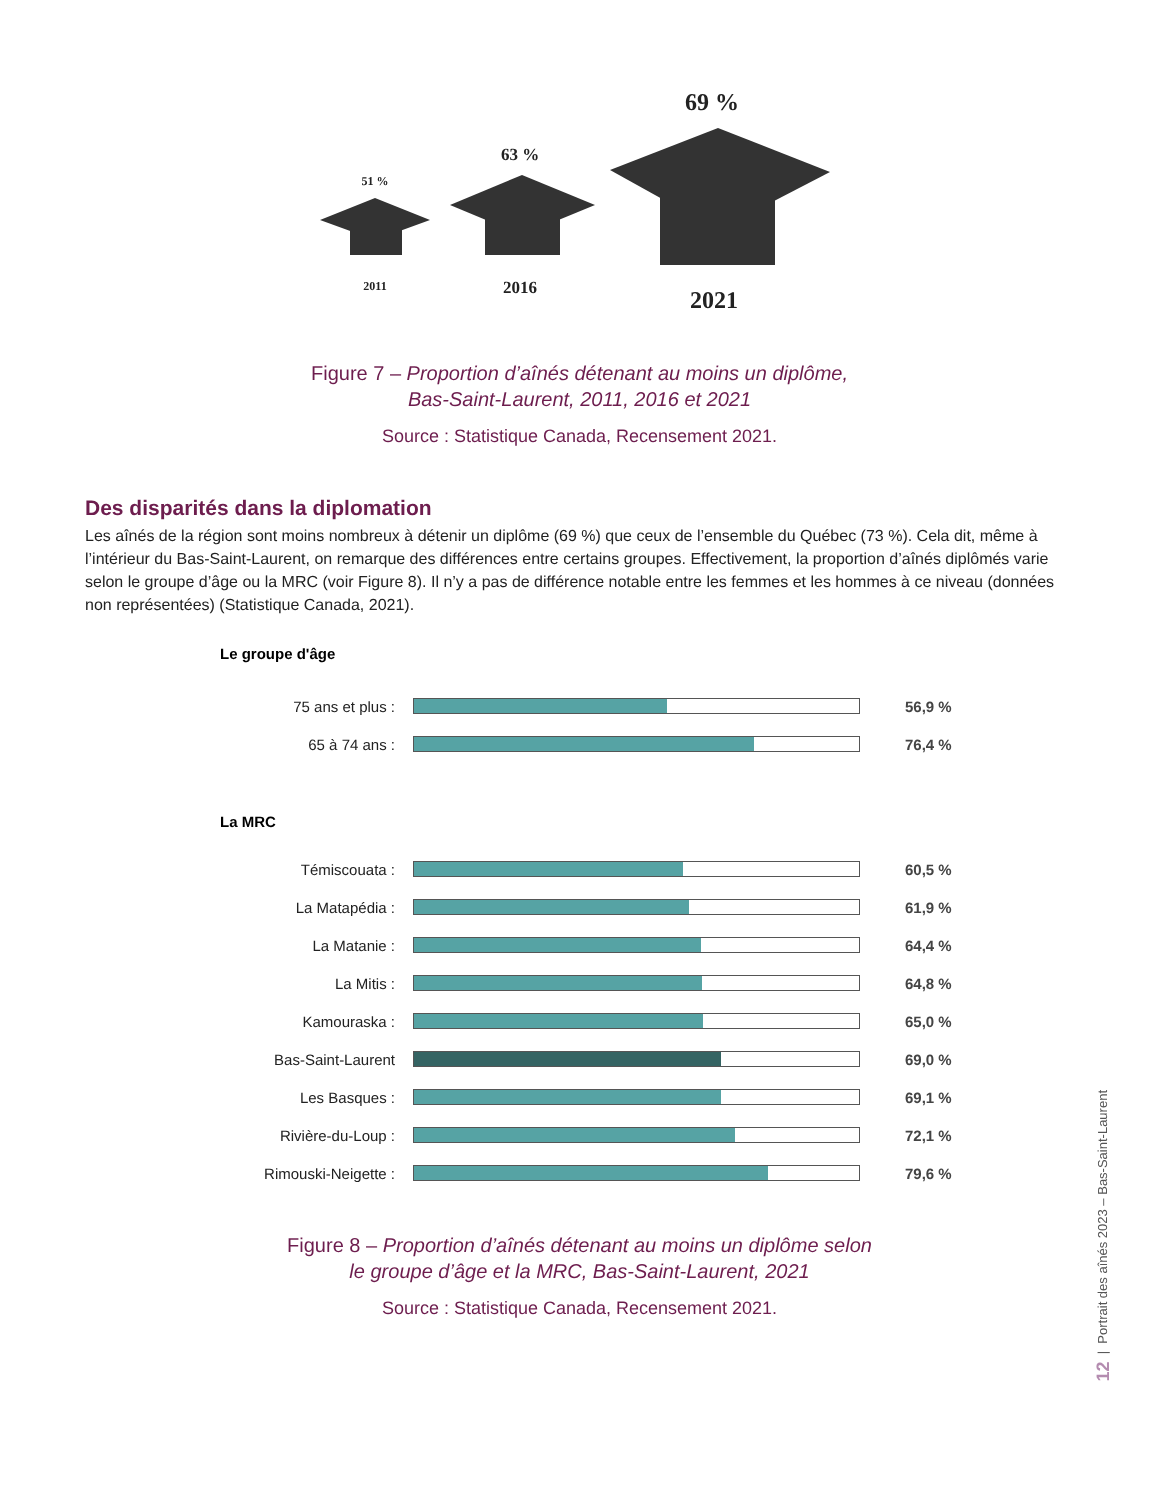51 %
63 %
69 %
2011
2016
2021
Figure 7 – Proportion d’aînés détenant au moins un diplôme,
Bas-Saint-Laurent, 2011, 2016 et 2021
Source : Statistique Canada, Recensement 2021.
Des disparités dans la diplomation
Les aînés de la région sont moins nombreux à détenir un diplôme (69 %) que ceux de l’ensemble du Québec (73 %). Cela dit, même à l’intérieur du Bas-Saint-Laurent, on remarque des différences entre certains groupes. Effectivement, la proportion d’aînés diplômés varie selon le groupe d’âge ou la MRC (voir Figure 8). Il n’y a pas de différence notable entre les femmes et les hommes à ce niveau (données non représentées) (Statistique Canada, 2021).
Le groupe d'âge
75 ans et plus : 56,9 %
65 à 74 ans : 76,4 %
La MRC
Témiscouata : 60,5 %
La Matapédia : 61,9 %
La Matanie : 64,4 %
La Mitis : 64,8 %
Kamouraska : 65,0 %
Bas-Saint-Laurent 69,0 %
Les Basques : 69,1 %
Rivière-du-Loup : 72,1 %
Rimouski-Neigette : 79,6 %
Figure 8 – Proportion d’aînés détenant au moins un diplôme selon
le groupe d’âge et la MRC, Bas-Saint-Laurent, 2021
Source : Statistique Canada, Recensement 2021.
12 | Portrait des aînés 2023 – Bas-Saint-Laurent